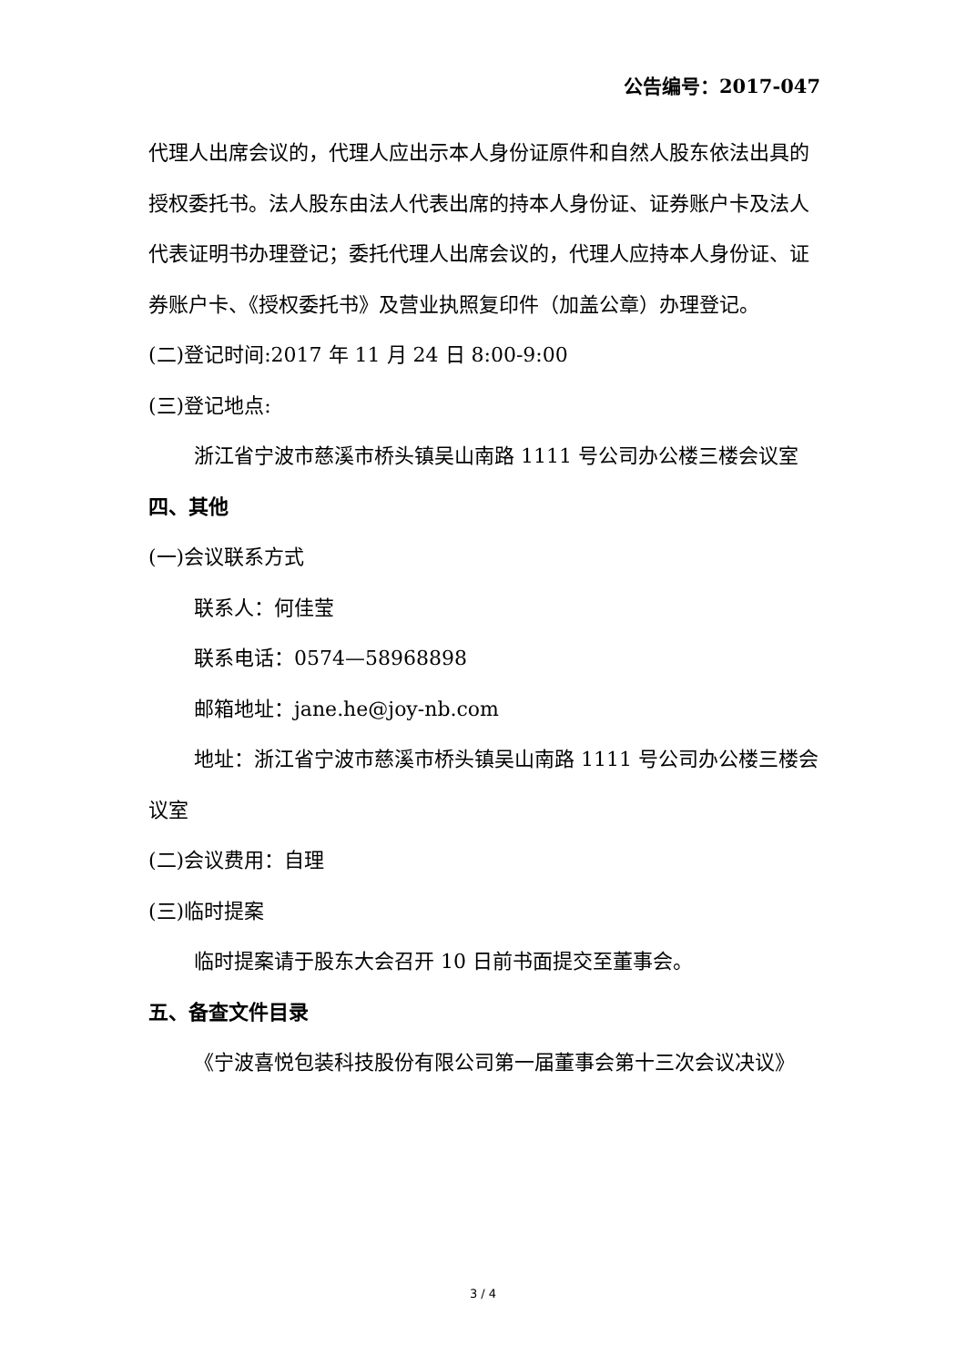公告编号：2017-047
代理人出席会议的，代理人应出示本人身份证原件和自然人股东依法出具的授权委托书。法人股东由法人代表出席的持本人身份证、证券账户卡及法人代表证明书办理登记；委托代理人出席会议的，代理人应持本人身份证、证券账户卡、《授权委托书》及营业执照复印件（加盖公章）办理登记。
(二)登记时间:2017 年 11 月 24 日 8:00-9:00
(三)登记地点:
浙江省宁波市慈溪市桥头镇吴山南路 1111 号公司办公楼三楼会议室
四、其他
(一)会议联系方式
联系人：何佳莹
联系电话：0574—58968898
邮箱地址：jane.he@joy-nb.com
地址：浙江省宁波市慈溪市桥头镇吴山南路 1111 号公司办公楼三楼会议室
(二)会议费用：自理
(三)临时提案
临时提案请于股东大会召开 10 日前书面提交至董事会。
五、备查文件目录
《宁波喜悦包装科技股份有限公司第一届董事会第十三次会议决议》
3 / 4